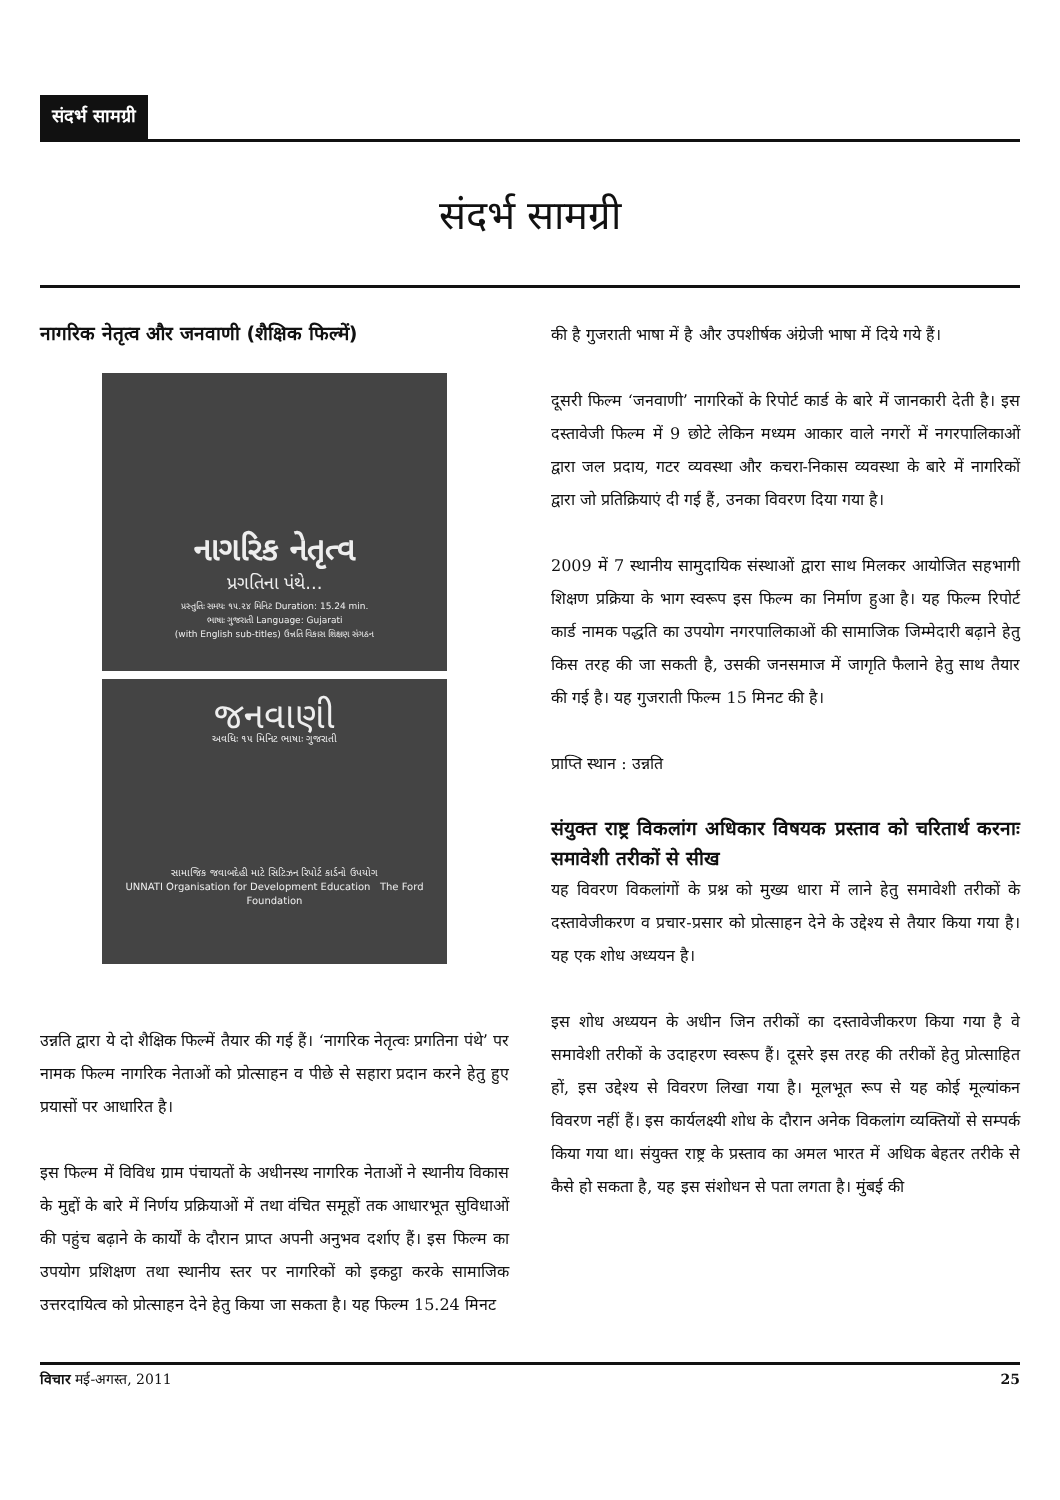संदर्भ सामग्री
संदर्भ सामग्री
नागरिक नेतृत्व और जनवाणी (शैक्षिक फिल्में)
નાગરિક નેતૃત્વ
પ્રગતિના પંથે...
પ્રસ્તુતિઃ સમયઃ ૧૫.૨૪ મિનિટ Duration: 15.24 min.
ભાષાઃ ગુજરાતી Language: Gujarati
(with English sub-titles) ઉન્નતિ વિકાસ શિક્ષણ સંગઠન
જનવાણી
અવધિઃ ૧૫ મિનિટ ભાષાઃ ગુજરાતી
સામાજિક જવાબદેહી માટે સિટિઝન રિપોર્ટ કાર્ડનો ઉપયોગ
UNNATI Organisation for Development Education The Ford Foundation
उन्नति द्वारा ये दो शैक्षिक फिल्में तैयार की गई हैं। ‘नागरिक नेतृत्वः प्रगतिना पंथे’ पर नामक फिल्म नागरिक नेताओं को प्रोत्साहन व पीछे से सहारा प्रदान करने हेतु हुए प्रयासों पर आधारित है।
इस फिल्म में विविध ग्राम पंचायतों के अधीनस्थ नागरिक नेताओं ने स्थानीय विकास के मुद्दों के बारे में निर्णय प्रक्रियाओं में तथा वंचित समूहों तक आधारभूत सुविधाओं की पहुंच बढ़ाने के कार्यों के दौरान प्राप्त अपनी अनुभव दर्शाए हैं। इस फिल्म का उपयोग प्रशिक्षण तथा स्थानीय स्तर पर नागरिकों को इकट्ठा करके सामाजिक उत्तरदायित्व को प्रोत्साहन देने हेतु किया जा सकता है। यह फिल्म 15.24 मिनट
की है गुजराती भाषा में है और उपशीर्षक अंग्रेजी भाषा में दिये गये हैं।
दूसरी फिल्म ‘जनवाणी’ नागरिकों के रिपोर्ट कार्ड के बारे में जानकारी देती है। इस दस्तावेजी फिल्म में 9 छोटे लेकिन मध्यम आकार वाले नगरों में नगरपालिकाओं द्वारा जल प्रदाय, गटर व्यवस्था और कचरा-निकास व्यवस्था के बारे में नागरिकों द्वारा जो प्रतिक्रियाएं दी गई हैं, उनका विवरण दिया गया है।
2009 में 7 स्थानीय सामुदायिक संस्थाओं द्वारा साथ मिलकर आयोजित सहभागी शिक्षण प्रक्रिया के भाग स्वरूप इस फिल्म का निर्माण हुआ है। यह फिल्म रिपोर्ट कार्ड नामक पद्धति का उपयोग नगरपालिकाओं की सामाजिक जिम्मेदारी बढ़ाने हेतु किस तरह की जा सकती है, उसकी जनसमाज में जागृति फैलाने हेतु साथ तैयार की गई है। यह गुजराती फिल्म 15 मिनट की है।
प्राप्ति स्थान : उन्नति
संयुक्त राष्ट्र विकलांग अधिकार विषयक प्रस्ताव को चरितार्थ करनाः समावेशी तरीकों से सीख
यह विवरण विकलांगों के प्रश्न को मुख्य धारा में लाने हेतु समावेशी तरीकों के दस्तावेजीकरण व प्रचार-प्रसार को प्रोत्साहन देने के उद्देश्य से तैयार किया गया है। यह एक शोध अध्ययन है।
इस शोध अध्ययन के अधीन जिन तरीकों का दस्तावेजीकरण किया गया है वे समावेशी तरीकों के उदाहरण स्वरूप हैं। दूसरे इस तरह की तरीकों हेतु प्रोत्साहित हों, इस उद्देश्य से विवरण लिखा गया है। मूलभूत रूप से यह कोई मूल्यांकन विवरण नहीं हैं। इस कार्यलक्ष्यी शोध के दौरान अनेक विकलांग व्यक्तियों से सम्पर्क किया गया था। संयुक्त राष्ट्र के प्रस्ताव का अमल भारत में अधिक बेहतर तरीके से कैसे हो सकता है, यह इस संशोधन से पता लगता है। मुंबई की
विचार मई-अगस्त, 2011 25